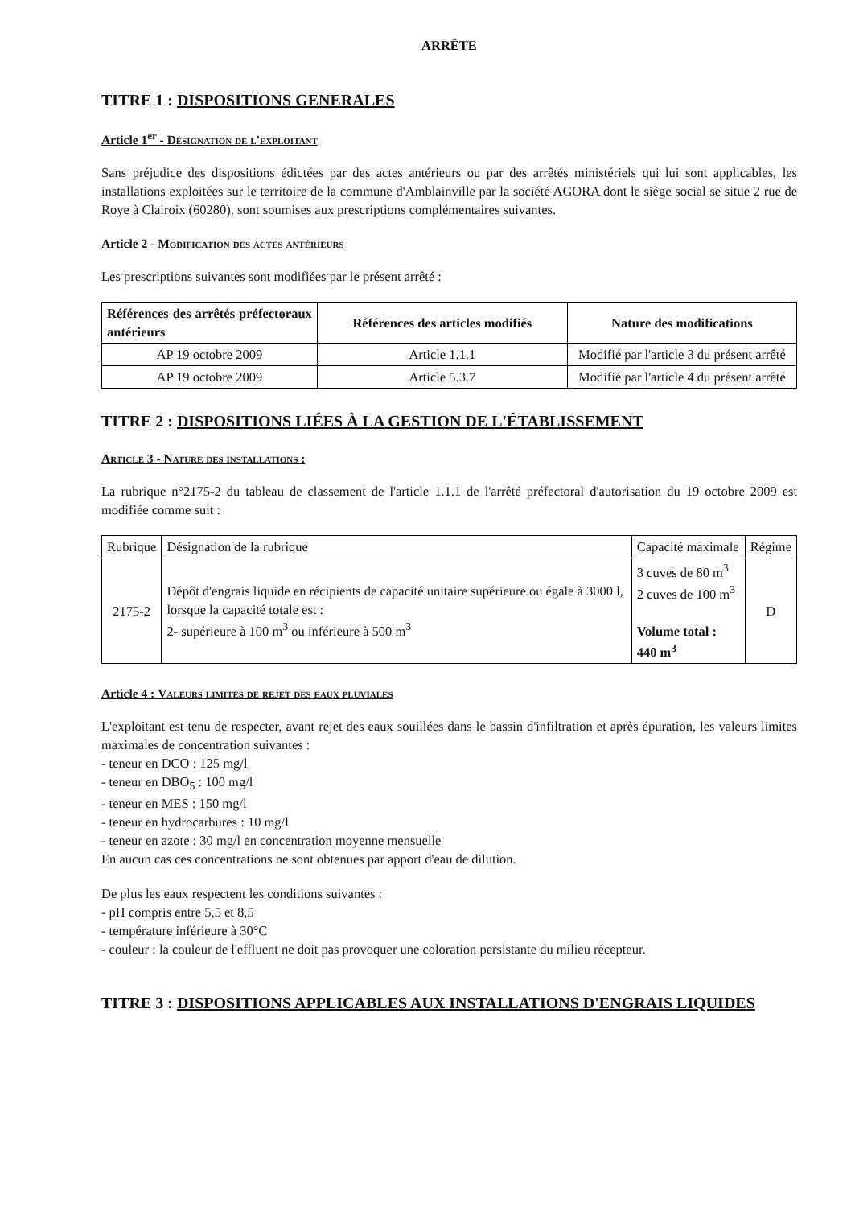ARRÊTE
TITRE 1 : DISPOSITIONS GENERALES
Article 1<sup>er</sup> - Désignation de l'exploitant
Sans préjudice des dispositions édictées par des actes antérieurs ou par des arrêtés ministériels qui lui sont applicables, les installations exploitées sur le territoire de la commune d'Amblainville par la société AGORA dont le siège social se situe 2 rue de Roye à Clairoix (60280), sont soumises aux prescriptions complémentaires suivantes.
Article 2 - Modification des actes antérieurs
Les prescriptions suivantes sont modifiées par le présent arrêté :
| Références des arrêtés préfectoraux antérieurs | Références des articles modifiés | Nature des modifications |
| --- | --- | --- |
| AP 19 octobre 2009 | Article 1.1.1 | Modifié par l'article 3 du présent arrêté |
| AP 19 octobre 2009 | Article 5.3.7 | Modifié par l'article 4 du présent arrêté |
TITRE 2 : DISPOSITIONS LIÉES À LA GESTION DE L'ÉTABLISSEMENT
Article 3 - Nature des installations :
La rubrique n°2175-2 du tableau de classement de l'article 1.1.1 de l'arrêté préfectoral d'autorisation du 19 octobre 2009 est modifiée comme suit :
| Rubrique | Désignation de la rubrique | Capacité maximale | Régime |
| 2175-2 | Dépôt d'engrais liquide en récipients de capacité unitaire supérieure ou égale à 3000 l, lorsque la capacité totale est : 2- supérieure à 100 m<sup>3</sup> ou inférieure à 500 m<sup>3</sup> | 3 cuves de 80 m<sup>3</sup> 2 cuves de 100 m<sup>3</sup> Volume total : 440 m<sup>3</sup> | D |
Article 4 : Valeurs limites de rejet des eaux pluviales
L'exploitant est tenu de respecter, avant rejet des eaux souillées dans le bassin d'infiltration et après épuration, les valeurs limites maximales de concentration suivantes :
- teneur en DCO : 125 mg/l
- teneur en DBO<sub>5</sub> : 100 mg/l
- teneur en MES : 150 mg/l
- teneur en hydrocarbures : 10 mg/l
- teneur en azote : 30 mg/l en concentration moyenne mensuelle
En aucun cas ces concentrations ne sont obtenues par apport d'eau de dilution.
De plus les eaux respectent les conditions suivantes :
- pH compris entre 5,5 et 8,5
- température inférieure à 30°C
- couleur : la couleur de l'effluent ne doit pas provoquer une coloration persistante du milieu récepteur.
TITRE 3 : DISPOSITIONS APPLICABLES AUX INSTALLATIONS D'ENGRAIS LIQUIDES